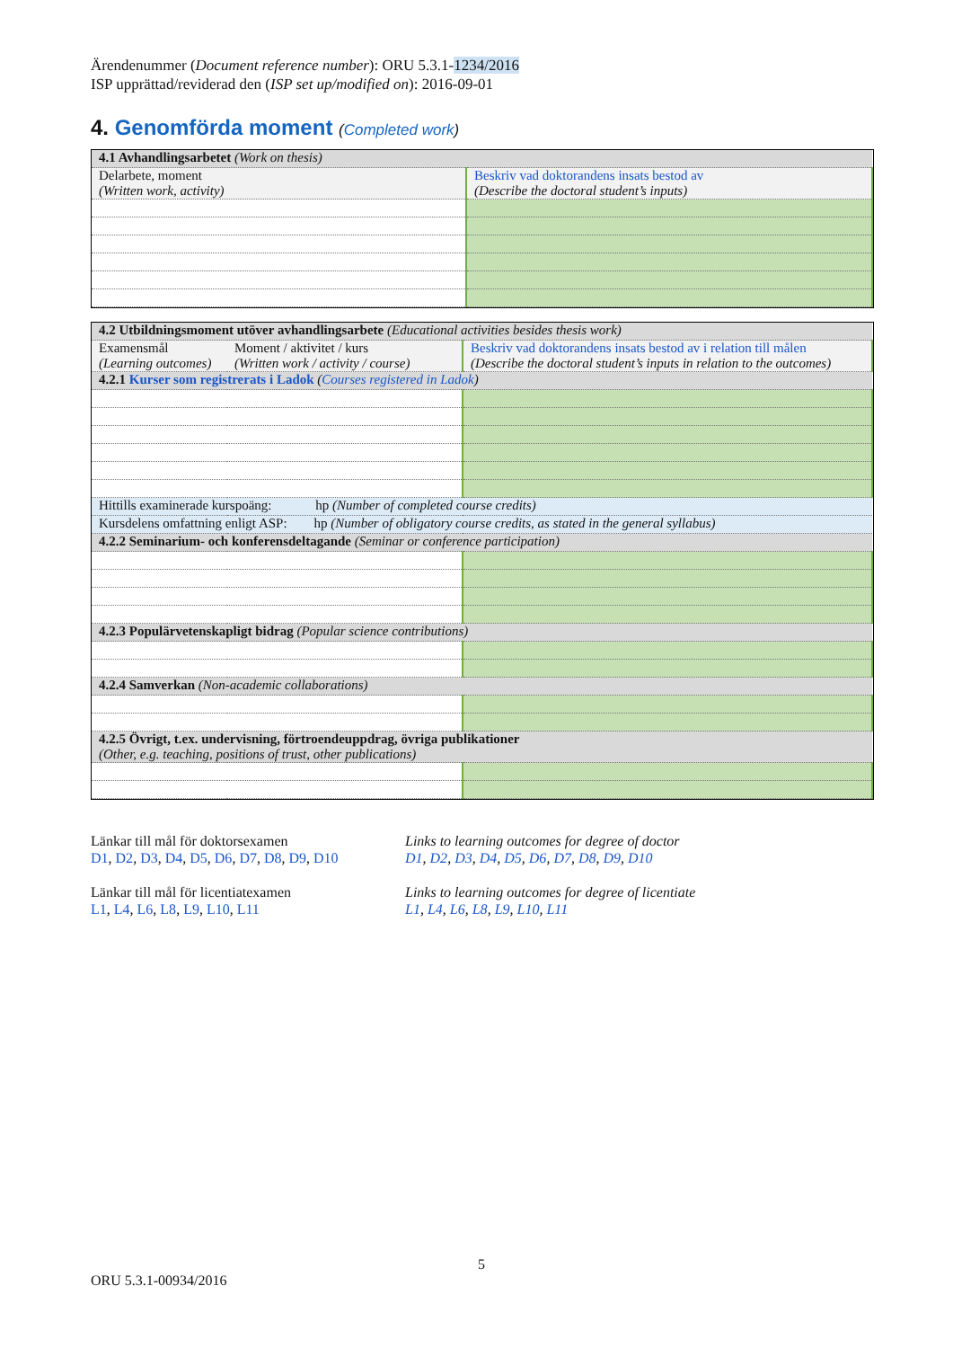Ärendenummer (Document reference number): ORU 5.3.1-1234/2016
ISP upprättad/reviderad den (ISP set up/modified on): 2016-09-01
4. Genomförda moment (Completed work)
| 4.1 Avhandlingsarbetet (Work on thesis) | |
| Delarbete, moment (Written work, activity) | Beskriv vad doktorandens insats bestod av (Describe the doctoral student’s inputs) |
| 4.2 Utbildningsmoment utöver avhandlingsarbete (Educational activities besides thesis work) | | |
| Examensmål (Learning outcomes) | Moment / aktivitet / kurs (Written work / activity / course) | Beskriv vad doktorandens insats bestod av i relation till målen (Describe the doctoral student’s inputs in relation to the outcomes) |
| 4.2.1 Kurser som registrerats i Ladok ( Courses registered in Ladok ) | | |
| Hittills examinerade kurspoäng: hp (Number of completed course credits) | | |
| Kursdelens omfattning enligt ASP: hp (Number of obligatory course credits, as stated in the general syllabus) | | |
| 4.2.2 Seminarium- och konferensdeltagande (Seminar or conference participation) | | |
| 4.2.3 Populärvetenskapligt bidrag (Popular science contributions) | | |
| 4.2.4 Samverkan (Non-academic collaborations) | | |
| 4.2.5 Övrigt, t.ex. undervisning, förtroendeuppdrag, övriga publikationer (Other, e.g. teaching, positions of trust, other publications) | | |
Länkar till mål för doktorsexamen
D1, D2, D3, D4, D5, D6, D7, D8, D9, D10
Länkar till mål för licentiatexamen
L1, L4, L6, L8, L9, L10, L11
Links to learning outcomes for degree of doctor
D1, D2, D3, D4, D5, D6, D7, D8, D9, D10
Links to learning outcomes for degree of licentiate
L1, L4, L6, L8, L9, L10, L11
5
ORU 5.3.1-00934/2016